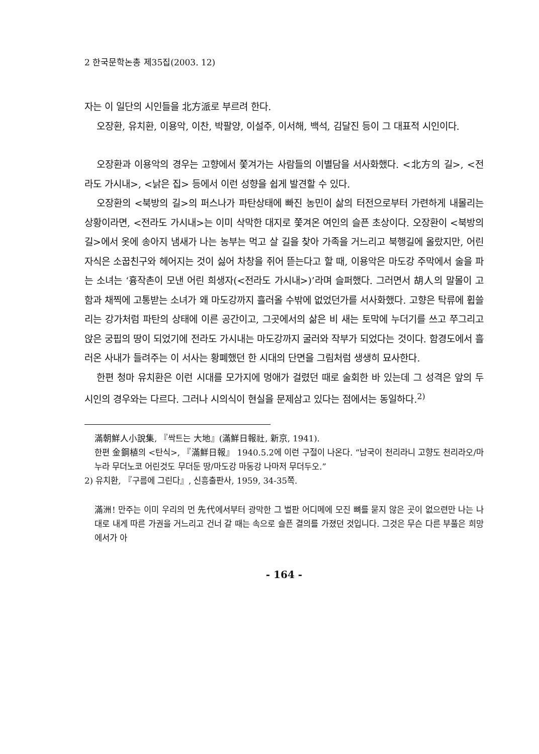2 한국문학논총 제35집(2003. 12)
자는 이 일단의 시인들을 北方派로 부르려 한다.
오장환, 유치환, 이용악, 이찬, 박팔양, 이설주, 이서해, 백석, 김달진 등이 그 대표적 시인이다.
오장환과 이용악의 경우는 고향에서 쫓겨가는 사람들의 이별담을 서사화했다. <北方의 길>, <전라도 가시내>, <낡은 집> 등에서 이런 성향을 쉽게 발견할 수 있다.
오장환의 <북방의 길>의 퍼스나가 파탄상태에 빠진 농민이 삶의 터전으로부터 가련하게 내몰리는 상황이라면, <전라도 가시내>는 이미 삭막한 대지로 쫓겨온 여인의 슬픈 초상이다. 오장환이 <북방의 길>에서 옷에 송아지 냄새가 나는 농부는 먹고 살 길을 찾아 가족을 거느리고 북행길에 올랐지만, 어린 자식은 소꿉친구와 헤어지는 것이 싫어 차창을 쥐어 뜯는다고 할 때, 이용악은 마도강 주막에서 술을 파는 소녀는 ‘흉작촌이 모낸 어린 희생자(<전라도 가시내>)’라며 슬퍼했다. 그러면서 胡人의 말몰이 고함과 채찍에 고통받는 소녀가 왜 마도강까지 흘러올 수밖에 없었던가를 서사화했다. 고향은 탁류에 휩쓸리는 강가처럼 파탄의 상태에 이른 공간이고, 그곳에서의 삶은 비 새는 토막에 누더기를 쓰고 쭈그리고 앉은 궁핍의 땅이 되었기에 전라도 가시내는 마도강까지 굴러와 작부가 되었다는 것이다. 함경도에서 흘러온 사내가 들려주는 이 서사는 황폐했던 한 시대의 단면을 그림처럼 생생히 묘사한다.
한편 청마 유치환은 이런 시대를 모가지에 멍애가 걸렸던 때로 술회한 바 있는데 그 성격은 앞의 두 시인의 경우와는 다르다. 그러나 시의식이 현실을 문제삼고 있다는 점에서는 동일하다.<sup>2)</sup>
滿朝鮮人小說集, 『싹트는 大地』(滿鮮日報社, 新京, 1941).
한편 金鋼植의 <탄식>, 『滿鮮日報』 1940.5.2에 이런 구절이 나온다. “남국이 천리라니 고향도 천리라오/마누라 무더노코 어린것도 무더둔 땅/마도강 마동강 나마저 무더두오.”
2) 유치환, 『구름에 그린다』, 신흥출판사, 1959, 34-35쪽.
滿洲! 만주는 이미 우리의 먼 先代에서부터 광막한 그 벌판 어디메에 모진 뼈를 묻지 않은 곳이 없으련만 나는 나대로 내게 따른 가권을 거느리고 건너 갈 때는 속으로 슬픈 결의를 가졌던 것입니다. 그것은 무슨 다른 부풀은 희망에서가 아
- 164 -